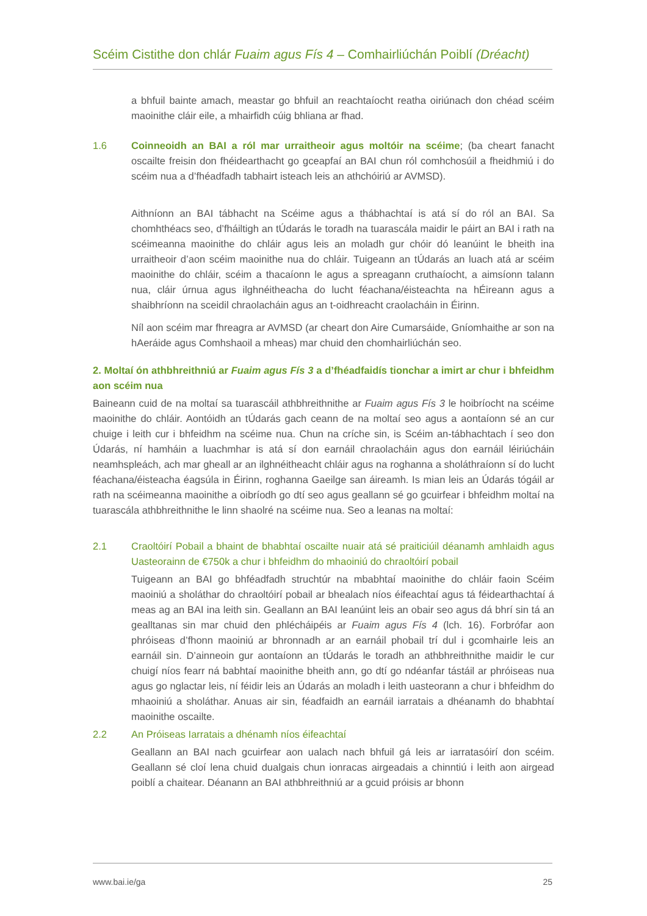Scéim Cistithe don chlár Fuaim agus Fís 4 – Comhairliúchán Poiblí (Dréacht)
a bhfuil bainte amach, meastar go bhfuil an reachtaíocht reatha oiriúnach don chéad scéim maoinithe cláir eile, a mhairfidh cúig bhliana ar fhad.
1.6 Coinneoidh an BAI a ról mar urraitheoir agus moltóir na scéime; (ba cheart fanacht oscailte freisin don fhéidearthacht go gceapfaí an BAI chun ról comhchosúil a fheidhmiú i do scéim nua a d’fhéadfadh tabhairt isteach leis an athchóiriú ar AVMSD).
Aithníonn an BAI tábhacht na Scéime agus a thábhachtaí is atá sí do ról an BAI. Sa chomhthéacs seo, d’fháiltigh an tÚdarás le toradh na tuarascála maidir le páirt an BAI i rath na scéimeanna maoinithe do chláir agus leis an moladh gur chóir dó leanúint le bheith ina urraitheoir d’aon scéim maoinithe nua do chláir. Tuigeann an tÚdarás an luach atá ar scéim maoinithe do chláir, scéim a thacaíonn le agus a spreagann cruthaíocht, a aimsíonn talann nua, cláir úrnua agus ilghnéitheacha do lucht féachana/éisteachta na hÉireann agus a shaibhríonn na sceidil chraolacháin agus an t-oidhreacht craolacháin in Éirinn.
Níl aon scéim mar fhreagra ar AVMSD (ar cheart don Aire Cumarsáide, Gníomhaithe ar son na hAeráide agus Comhshaoil a mheas) mar chuid den chomhairliúchán seo.
2. Moltaí ón athbhreithniú ar Fuaim agus Fís 3 a d’fhéadfaidís tionchar a imirt ar chur i bhfeidhm aon scéim nua
Baineann cuid de na moltaí sa tuarascáil athbhreithnithe ar Fuaim agus Fís 3 le hoibríocht na scéime maoinithe do chláir. Aontóidh an tÚdarás gach ceann de na moltaí seo agus a aontaíonn sé an cur chuige i leith cur i bhfeidhm na scéime nua. Chun na críche sin, is Scéim an-tábhachtach í seo don Údarás, ní hamháin a luachmhar is atá sí don earnáil chraolacháin agus don earnáil léiriúcháin neamhspleách, ach mar gheall ar an ilghnéitheacht chláir agus na roghanna a sholáthraíonn sí do lucht féachana/éisteacha éagsúla in Éirinn, roghanna Gaeilge san áireamh. Is mian leis an Údarás tógáil ar rath na scéimeanna maoinithe a oibríodh go dtí seo agus geallann sé go gcuirfear i bhfeidhm moltaí na tuarascála athbhreithnithe le linn shaolré na scéime nua. Seo a leanas na moltaí:
2.1 Craoltóirí Pobail a bhaint de bhabhtaí oscailte nuair atá sé praiticiúil déanamh amhlaidh agus Uasteorainn de €750k a chur i bhfeidhm do mhaoiniú do chraoltóirí pobail
Tuigeann an BAI go bhféadfadh struchtúr na mbabhtaí maoinithe do chláir faoin Scéim maoiniú a sholáthar do chraoltóirí pobail ar bhealach níos éifeachtaí agus tá féidearthachtaí á meas ag an BAI ina leith sin. Geallann an BAI leanúint leis an obair seo agus dá bhrí sin tá an gealltanas sin mar chuid den phlécháipéis ar Fuaim agus Fís 4 (lch. 16). Forbrófar aon phróiseas d’fhonn maoiniú ar bhronnadh ar an earnáil phobail trí dul i gcomhairle leis an earnáil sin. D’ainneoin gur aontaíonn an tÚdarás le toradh an athbhreithnithe maidir le cur chuigí níos fearr ná babhtaí maoinithe bheith ann, go dtí go ndéanfar tástáil ar phróiseas nua agus go nglactar leis, ní féidir leis an Údarás an moladh i leith uasteorann a chur i bhfeidhm do mhaoiniú a sholáthar. Anuas air sin, féadfaidh an earnáil iarratais a dhéanamh do bhabhtaí maoinithe oscailte.
2.2 An Próiseas Iarratais a dhénamh níos éifeachtaí
Geallann an BAI nach gcuirfear aon ualach nach bhfuil gá leis ar iarratasóirí don scéim. Geallann sé cloí lena chuid dualgais chun ionracas airgeadais a chinntiú i leith aon airgead poiblí a chaitear. Déanann an BAI athbhreithniú ar a gcuid próisis ar bhonn
www.bai.ie/ga 25